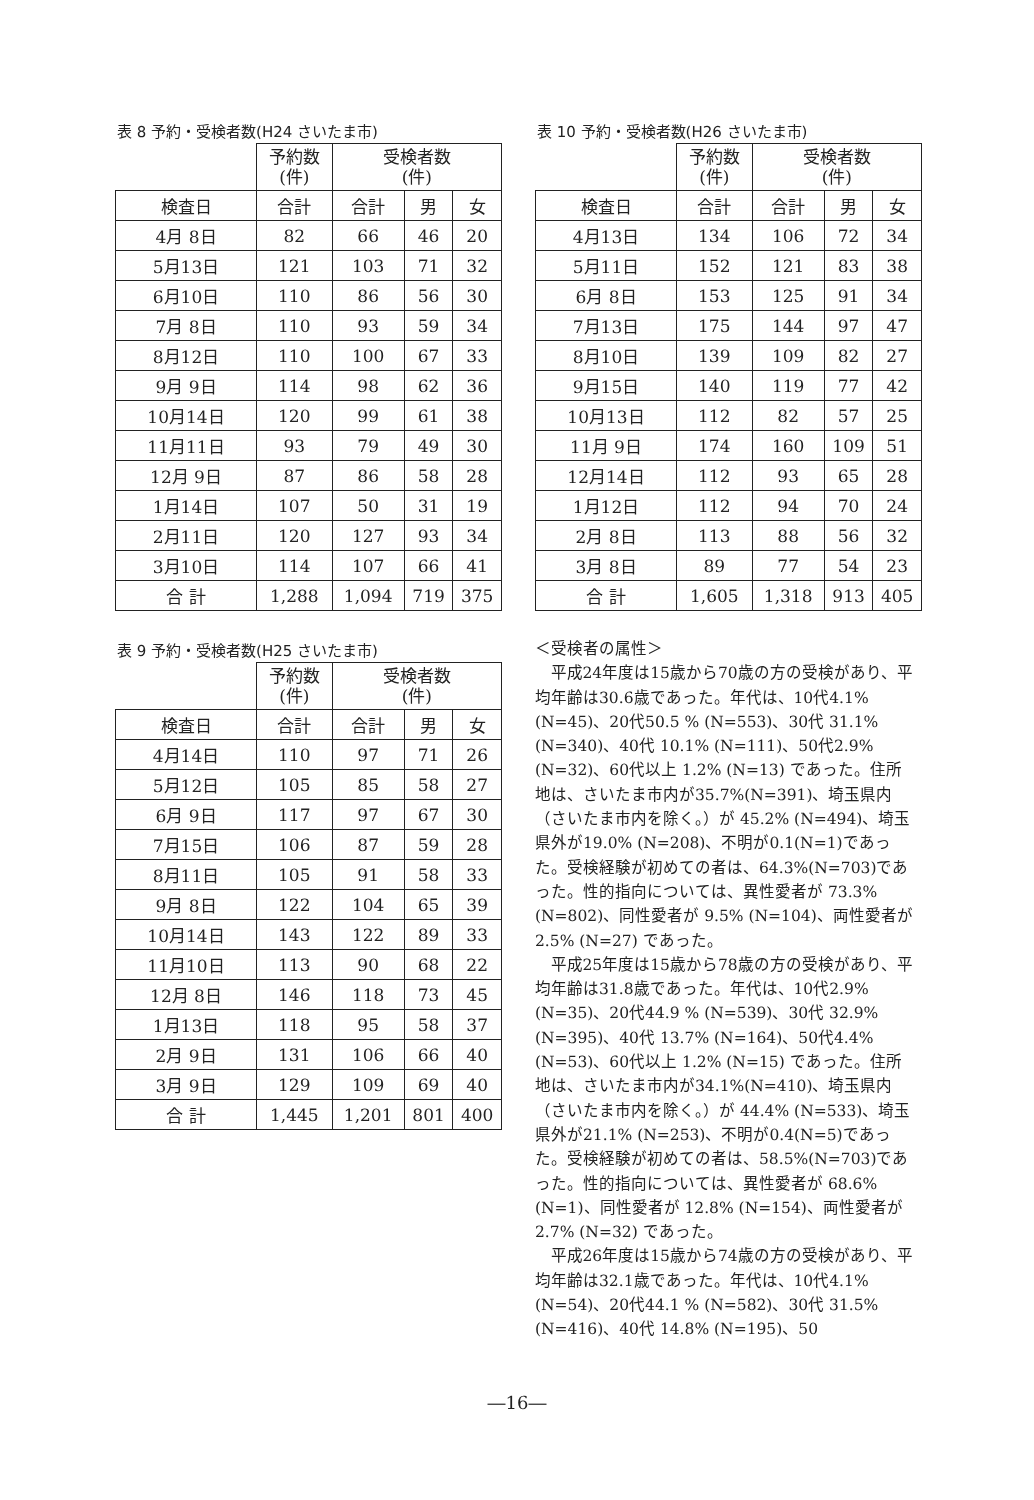表 8 予約・受検者数(H24 さいたま市)
| | 予約数 (件) | 受検者数 (件) | | |
| 検査日 | 合計 | 合計 | 男 | 女 |
| 4月 8日 | 82 | 66 | 46 | 20 |
| 5月13日 | 121 | 103 | 71 | 32 |
| 6月10日 | 110 | 86 | 56 | 30 |
| 7月 8日 | 110 | 93 | 59 | 34 |
| 8月12日 | 110 | 100 | 67 | 33 |
| 9月 9日 | 114 | 98 | 62 | 36 |
| 10月14日 | 120 | 99 | 61 | 38 |
| 11月11日 | 93 | 79 | 49 | 30 |
| 12月 9日 | 87 | 86 | 58 | 28 |
| 1月14日 | 107 | 50 | 31 | 19 |
| 2月11日 | 120 | 127 | 93 | 34 |
| 3月10日 | 114 | 107 | 66 | 41 |
| 合 計 | 1,288 | 1,094 | 719 | 375 |
表 9 予約・受検者数(H25 さいたま市)
| | 予約数 (件) | 受検者数 (件) | | |
| 検査日 | 合計 | 合計 | 男 | 女 |
| 4月14日 | 110 | 97 | 71 | 26 |
| 5月12日 | 105 | 85 | 58 | 27 |
| 6月 9日 | 117 | 97 | 67 | 30 |
| 7月15日 | 106 | 87 | 59 | 28 |
| 8月11日 | 105 | 91 | 58 | 33 |
| 9月 8日 | 122 | 104 | 65 | 39 |
| 10月14日 | 143 | 122 | 89 | 33 |
| 11月10日 | 113 | 90 | 68 | 22 |
| 12月 8日 | 146 | 118 | 73 | 45 |
| 1月13日 | 118 | 95 | 58 | 37 |
| 2月 9日 | 131 | 106 | 66 | 40 |
| 3月 9日 | 129 | 109 | 69 | 40 |
| 合 計 | 1,445 | 1,201 | 801 | 400 |
表 10 予約・受検者数(H26 さいたま市)
| | 予約数 (件) | 受検者数 (件) | | |
| 検査日 | 合計 | 合計 | 男 | 女 |
| 4月13日 | 134 | 106 | 72 | 34 |
| 5月11日 | 152 | 121 | 83 | 38 |
| 6月 8日 | 153 | 125 | 91 | 34 |
| 7月13日 | 175 | 144 | 97 | 47 |
| 8月10日 | 139 | 109 | 82 | 27 |
| 9月15日 | 140 | 119 | 77 | 42 |
| 10月13日 | 112 | 82 | 57 | 25 |
| 11月 9日 | 174 | 160 | 109 | 51 |
| 12月14日 | 112 | 93 | 65 | 28 |
| 1月12日 | 112 | 94 | 70 | 24 |
| 2月 8日 | 113 | 88 | 56 | 32 |
| 3月 8日 | 89 | 77 | 54 | 23 |
| 合 計 | 1,605 | 1,318 | 913 | 405 |
＜受検者の属性＞
平成24年度は15歳から70歳の方の受検があり、平均年齢は30.6歳であった。年代は、10代4.1% (N=45)、20代50.5 % (N=553)、30代 31.1% (N=340)、40代 10.1% (N=111)、50代2.9% (N=32)、60代以上 1.2% (N=13) であった。住所地は、さいたま市内が35.7%(N=391)、埼玉県内（さいたま市内を除く。）が 45.2% (N=494)、埼玉県外が19.0% (N=208)、不明が0.1(N=1)であった。受検経験が初めての者は、64.3%(N=703)であった。性的指向については、異性愛者が 73.3% (N=802)、同性愛者が 9.5% (N=104)、両性愛者が2.5% (N=27) であった。
平成25年度は15歳から78歳の方の受検があり、平均年齢は31.8歳であった。年代は、10代2.9% (N=35)、20代44.9 % (N=539)、30代 32.9% (N=395)、40代 13.7% (N=164)、50代4.4% (N=53)、60代以上 1.2% (N=15) であった。住所地は、さいたま市内が34.1%(N=410)、埼玉県内（さいたま市内を除く。）が 44.4% (N=533)、埼玉県外が21.1% (N=253)、不明が0.4(N=5)であった。受検経験が初めての者は、58.5%(N=703)であった。性的指向については、異性愛者が 68.6% (N=1)、同性愛者が 12.8% (N=154)、両性愛者が2.7% (N=32) であった。
平成26年度は15歳から74歳の方の受検があり、平均年齢は32.1歳であった。年代は、10代4.1% (N=54)、20代44.1 % (N=582)、30代 31.5% (N=416)、40代 14.8% (N=195)、50
―16―